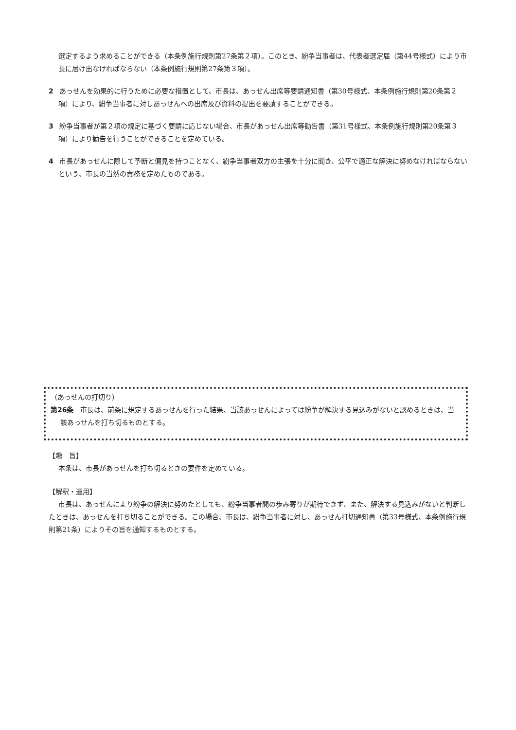選定するよう求めることができる（本条例施行規則第27条第２項）。このとき、紛争当事者は、代表者選定届（第44号様式）により市長に届け出なければならない（本条例施行規則第27条第３項）。
2 あっせんを効果的に行うために必要な措置として、市長は、あっせん出席等要請通知書（第30号様式、本条例施行規則第20条第２項）により、紛争当事者に対しあっせんへの出席及び資料の提出を要請することができる。
3 紛争当事者が第２項の規定に基づく要請に応じない場合、市長があっせん出席等勧告書（第31号様式、本条例施行規則第20条第３項）により勧告を行うことができることを定めている。
4 市長があっせんに際して予断と偏見を持つことなく、紛争当事者双方の主張を十分に聞き、公平で適正な解決に努めなければならないという、市長の当然の責務を定めたものである。
（あっせんの打切り）
第26条　市長は、前条に規定するあっせんを行った結果、当該あっせんによっては紛争が解決する見込みがないと認めるときは、当該あっせんを打ち切るものとする。
【趣　旨】
本条は、市長があっせんを打ち切るときの要件を定めている。
【解釈・運用】
市長は、あっせんにより紛争の解決に努めたとしても、紛争当事者間の歩み寄りが期待できず、また、解決する見込みがないと判断したときは、あっせんを打ち切ることができる。この場合、市長は、紛争当事者に対し、あっせん打切通知書（第33号様式、本条例施行規則第21条）によりその旨を通知するものとする。